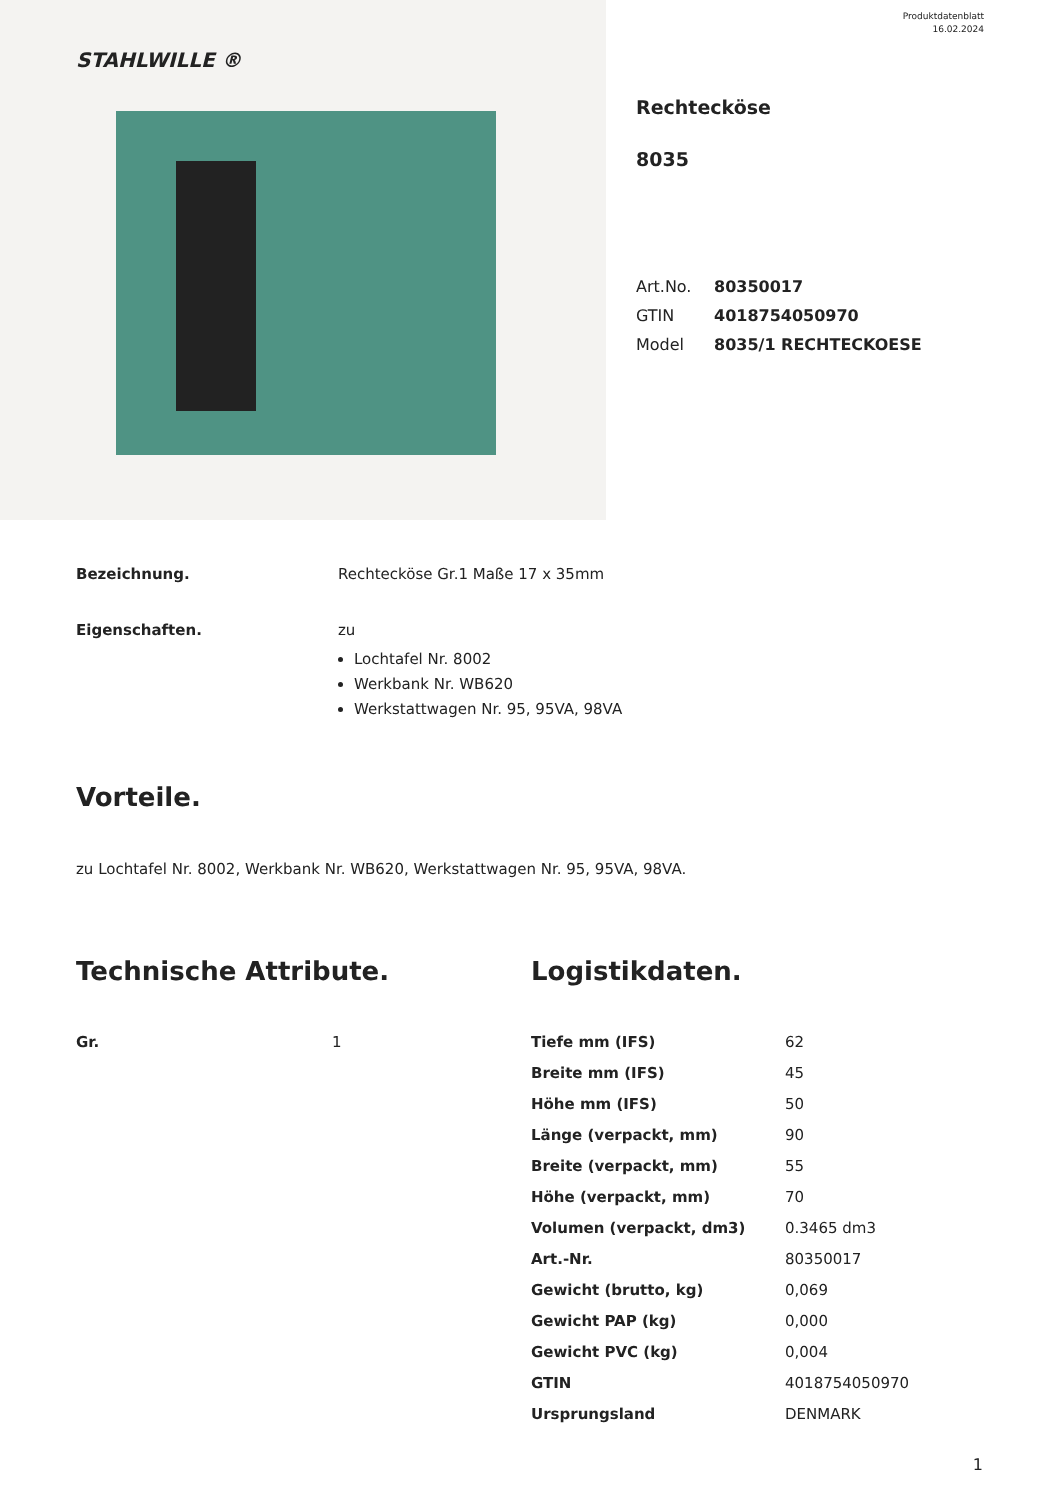Produktdatenblatt
16.02.2024
STAHLWILLE ®
Rechtecköse
8035
| Art.No. | 80350017 |
| GTIN | 4018754050970 |
| Model | 8035/1 RECHTECKOESE |
Bezeichnung. Rechtecköse Gr.1 Maße 17 x 35mm
Eigenschaften. zu
Lochtafel Nr. 8002
Werkbank Nr. WB620
Werkstattwagen Nr. 95, 95VA, 98VA
Vorteile.
zu Lochtafel Nr. 8002, Werkbank Nr. WB620, Werkstattwagen Nr. 95, 95VA, 98VA.
Technische Attribute.
| Gr. | 1 |
Logistikdaten.
| Tiefe mm (IFS) | 62 |
| Breite mm (IFS) | 45 |
| Höhe mm (IFS) | 50 |
| Länge (verpackt, mm) | 90 |
| Breite (verpackt, mm) | 55 |
| Höhe (verpackt, mm) | 70 |
| Volumen (verpackt, dm3) | 0.3465 dm3 |
| Art.-Nr. | 80350017 |
| Gewicht (brutto, kg) | 0,069 |
| Gewicht PAP (kg) | 0,000 |
| Gewicht PVC (kg) | 0,004 |
| GTIN | 4018754050970 |
| Ursprungsland | DENMARK |
1